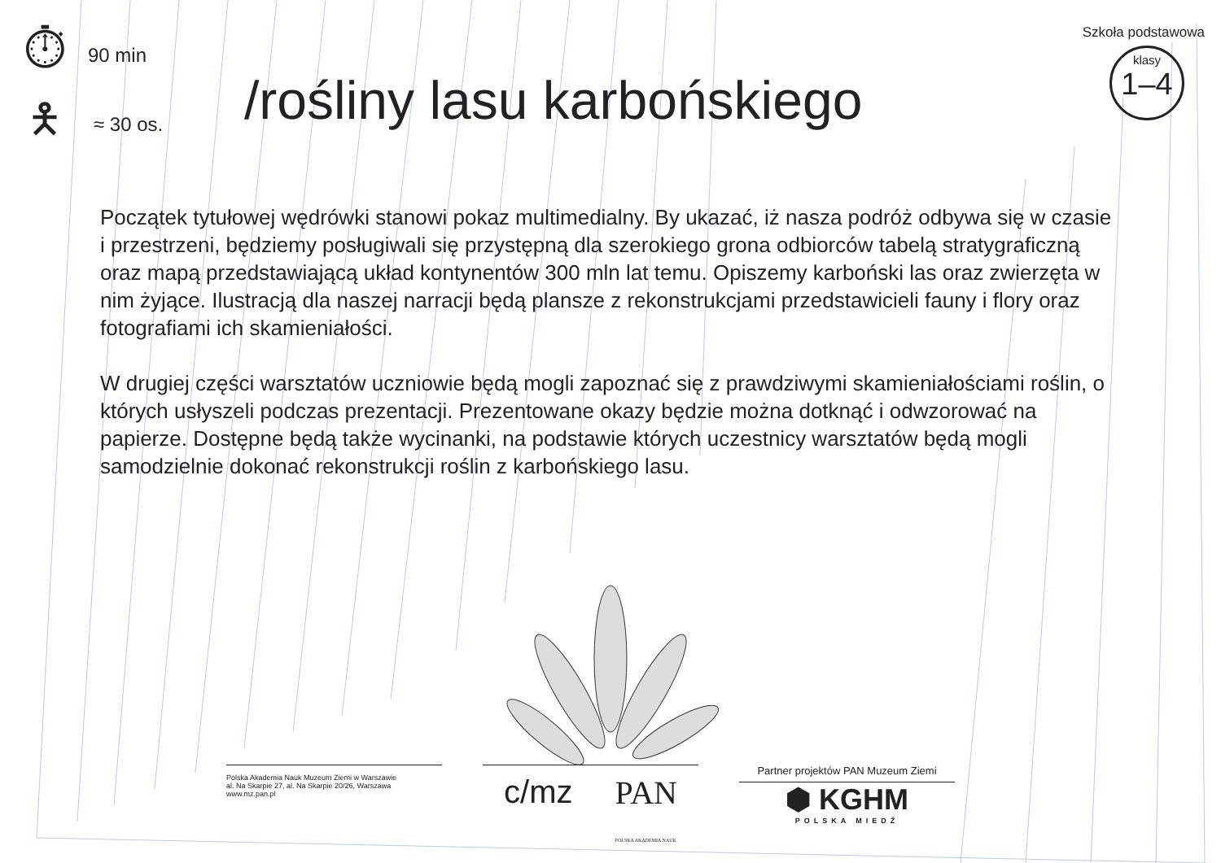⏱
90 min
🯅
≈ 30 os.
/rośliny lasu karbońskiego
Szkoła podstawowa
klasy 1–4
Początek tytułowej wędrówki stanowi pokaz multimedialny. By ukazać, iż nasza podróż odbywa się w czasie i przestrzeni, będziemy posługiwali się przystępną dla szerokiego grona odbiorców tabelą stratygraficzną oraz mapą przedstawiającą układ kontynentów 300 mln lat temu. Opiszemy karboński las oraz zwierzęta w nim żyjące. Ilustracją dla naszej narracji będą plansze z rekonstrukcjami przedstawicieli fauny i flory oraz fotografiami ich skamieniałości.
W drugiej części warsztatów uczniowie będą mogli zapoznać się z prawdziwymi skamieniałościami roślin, o których usłyszeli podczas prezentacji. Prezentowane okazy będzie można dotknąć i odwzorować na papierze. Dostępne będą także wycinanki, na podstawie których uczestnicy warsztatów będą mogli samodzielnie dokonać rekonstrukcji roślin z karbońskiego lasu.
Polska Akademia Nauk Muzeum Ziemi w Warszawie
al. Na Skarpie 27, al. Na Skarpie 20/26, Warszawa
www.mz.pan.pl
c/mz PAN
POLSKA AKADEMIA NAUK
Partner projektów PAN Muzeum Ziemi
⬢ KGHM
POLSKA MIEDŹ